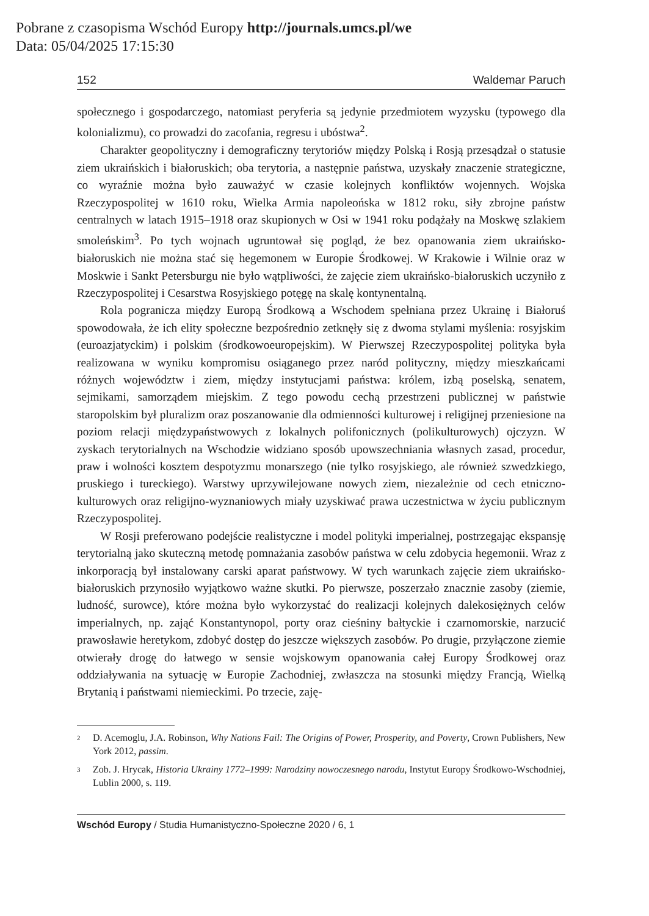Pobrane z czasopisma Wschód Europy http://journals.umcs.pl/we
Data: 05/04/2025 17:15:30
152 Waldemar Paruch
społecznego i gospodarczego, natomiast peryferia są jedynie przedmiotem wyzysku (typowego dla kolonializmu), co prowadzi do zacofania, regresu i ubóstwa<sup>2</sup>.
Charakter geopolityczny i demograficzny terytoriów między Polską i Rosją przesądzał o statusie ziem ukraińskich i białoruskich; oba terytoria, a następnie państwa, uzyskały znaczenie strategiczne, co wyraźnie można było zauważyć w czasie kolejnych konfliktów wojennych. Wojska Rzeczypospolitej w 1610 roku, Wielka Armia napoleońska w 1812 roku, siły zbrojne państw centralnych w latach 1915–1918 oraz skupionych w Osi w 1941 roku podążały na Moskwę szlakiem smoleńskim<sup>3</sup>. Po tych wojnach ugruntował się pogląd, że bez opanowania ziem ukraińsko-białoruskich nie można stać się hegemonem w Europie Środkowej. W Krakowie i Wilnie oraz w Moskwie i Sankt Petersburgu nie było wątpliwości, że zajęcie ziem ukraińsko-białoruskich uczyniło z Rzeczypospolitej i Cesarstwa Rosyjskiego potęgę na skalę kontynentalną.
Rola pogranicza między Europą Środkową a Wschodem spełniana przez Ukrainę i Białoruś spowodowała, że ich elity społeczne bezpośrednio zetknęły się z dwoma stylami myślenia: rosyjskim (euroazjatyckim) i polskim (środkowoeuropejskim). W Pierwszej Rzeczypospolitej polityka była realizowana w wyniku kompromisu osiąganego przez naród polityczny, między mieszkańcami różnych województw i ziem, między instytucjami państwa: królem, izbą poselską, senatem, sejmikami, samorządem miejskim. Z tego powodu cechą przestrzeni publicznej w państwie staropolskim był pluralizm oraz poszanowanie dla odmienności kulturowej i religijnej przeniesione na poziom relacji międzypaństwowych z lokalnych polifonicznych (polikulturowych) ojczyzn. W zyskach terytorialnych na Wschodzie widziano sposób upowszechniania własnych zasad, procedur, praw i wolności kosztem despotyzmu monarszego (nie tylko rosyjskiego, ale również szwedzkiego, pruskiego i tureckiego). Warstwy uprzywilejowane nowych ziem, niezależnie od cech etniczno-kulturowych oraz religijno-wyznaniowych miały uzyskiwać prawa uczestnictwa w życiu publicznym Rzeczypospolitej.
W Rosji preferowano podejście realistyczne i model polityki imperialnej, postrzegając ekspansję terytorialną jako skuteczną metodę pomnażania zasobów państwa w celu zdobycia hegemonii. Wraz z inkorporacją był instalowany carski aparat państwowy. W tych warunkach zajęcie ziem ukraińsko-białoruskich przynosiło wyjątkowo ważne skutki. Po pierwsze, poszerzało znacznie zasoby (ziemie, ludność, surowce), które można było wykorzystać do realizacji kolejnych dalekosiężnych celów imperialnych, np. zająć Konstantynopol, porty oraz cieśniny bałtyckie i czarnomorskie, narzucić prawosławie heretykom, zdobyć dostęp do jeszcze większych zasobów. Po drugie, przyłączone ziemie otwierały drogę do łatwego w sensie wojskowym opanowania całej Europy Środkowej oraz oddziaływania na sytuację w Europie Zachodniej, zwłaszcza na stosunki między Francją, Wielką Brytanią i państwami niemieckimi. Po trzecie, zaję-
2 D. Acemoglu, J.A. Robinson, Why Nations Fail: The Origins of Power, Prosperity, and Poverty, Crown Publishers, New York 2012, passim.
3 Zob. J. Hrycak, Historia Ukrainy 1772–1999: Narodziny nowoczesnego narodu, Instytut Europy Środkowo-Wschodniej, Lublin 2000, s. 119.
Wschód Europy / Studia Humanistyczno-Społeczne 2020 / 6, 1